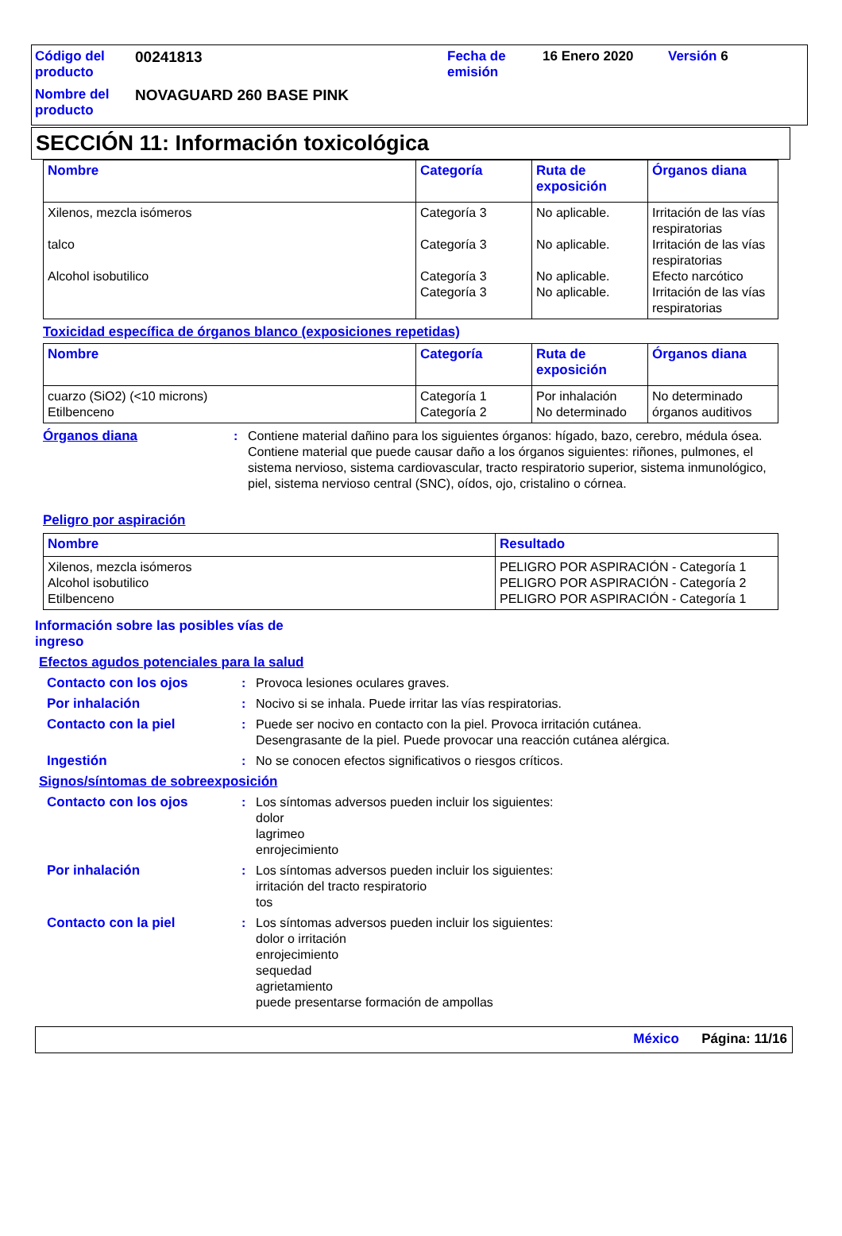| Código del producto | 00241813 | Fecha de emisión | 16 Enero 2020 | Versión 6 |
| Nombre del producto | NOVAGUARD 260 BASE PINK | | | |
SECCIÓN 11: Información toxicológica
| Nombre | Categoría | Ruta de exposición | Órganos diana |
| --- | --- | --- | --- |
| Xilenos, mezcla isómeros talco Alcohol isobutilico | Categoría 3 Categoría 3 Categoría 3 Categoría 3 | No aplicable. No aplicable. No aplicable. No aplicable. | Irritación de las vías respiratorias Irritación de las vías respiratorias Efecto narcótico Irritación de las vías respiratorias |
Toxicidad específica de órganos blanco (exposiciones repetidas)
| Nombre | Categoría | Ruta de exposición | Órganos diana |
| --- | --- | --- | --- |
| cuarzo (SiO2) (<10 microns) Etilbenceno | Categoría 1 Categoría 2 | Por inhalación No determinado | No determinado órganos auditivos |
Órganos diana : Contiene material dañino para los siguientes órganos: hígado, bazo, cerebro, médula ósea.
Contiene material que puede causar daño a los órganos siguientes: riñones, pulmones, el sistema nervioso, sistema cardiovascular, tracto respiratorio superior, sistema inmunológico, piel, sistema nervioso central (SNC), oídos, ojo, cristalino o córnea.
Peligro por aspiración
| Nombre | Resultado |
| --- | --- |
| Xilenos, mezcla isómeros Alcohol isobutilico Etilbenceno | PELIGRO POR ASPIRACIÓN - Categoría 1 PELIGRO POR ASPIRACIÓN - Categoría 2 PELIGRO POR ASPIRACIÓN - Categoría 1 |
Información sobre las posibles vías de ingreso
Efectos agudos potenciales para la salud
Contacto con los ojos : Provoca lesiones oculares graves.
Por inhalación : Nocivo si se inhala. Puede irritar las vías respiratorias.
Contacto con la piel : Puede ser nocivo en contacto con la piel. Provoca irritación cutánea.
Desengrasante de la piel. Puede provocar una reacción cutánea alérgica.
Ingestión : No se conocen efectos significativos o riesgos críticos.
Signos/síntomas de sobreexposición
Contacto con los ojos : Los síntomas adversos pueden incluir los siguientes:
dolor
lagrimeo
enrojecimiento
Por inhalación : Los síntomas adversos pueden incluir los siguientes:
irritación del tracto respiratorio
tos
Contacto con la piel : Los síntomas adversos pueden incluir los siguientes:
dolor o irritación
enrojecimiento
sequedad
agrietamiento
puede presentarse formación de ampollas
México Página: 11/16